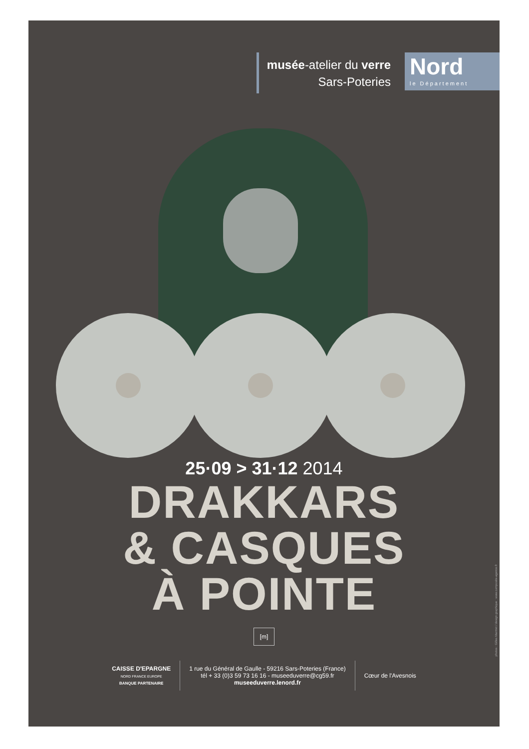musée-atelier du verre
Sars-Poteries
Nord
le Département
25·09 > 31·12 2014
DRAKKARS
& CASQUES
À POINTE
[m]
CAISSE D'EPARGNE
NORD FRANCE EUROPE
BANQUE PARTENAIRE
1 rue du Général de Gaulle - 59216 Sars-Poteries (France)
tél + 33 (0)3 59 73 16 16 - museeduverre@cg59.fr
museeduverre.lenord.fr
Cœur de l'Avesnois
photos : Gilles Marmet / design graphique : www.composite-agence.fr